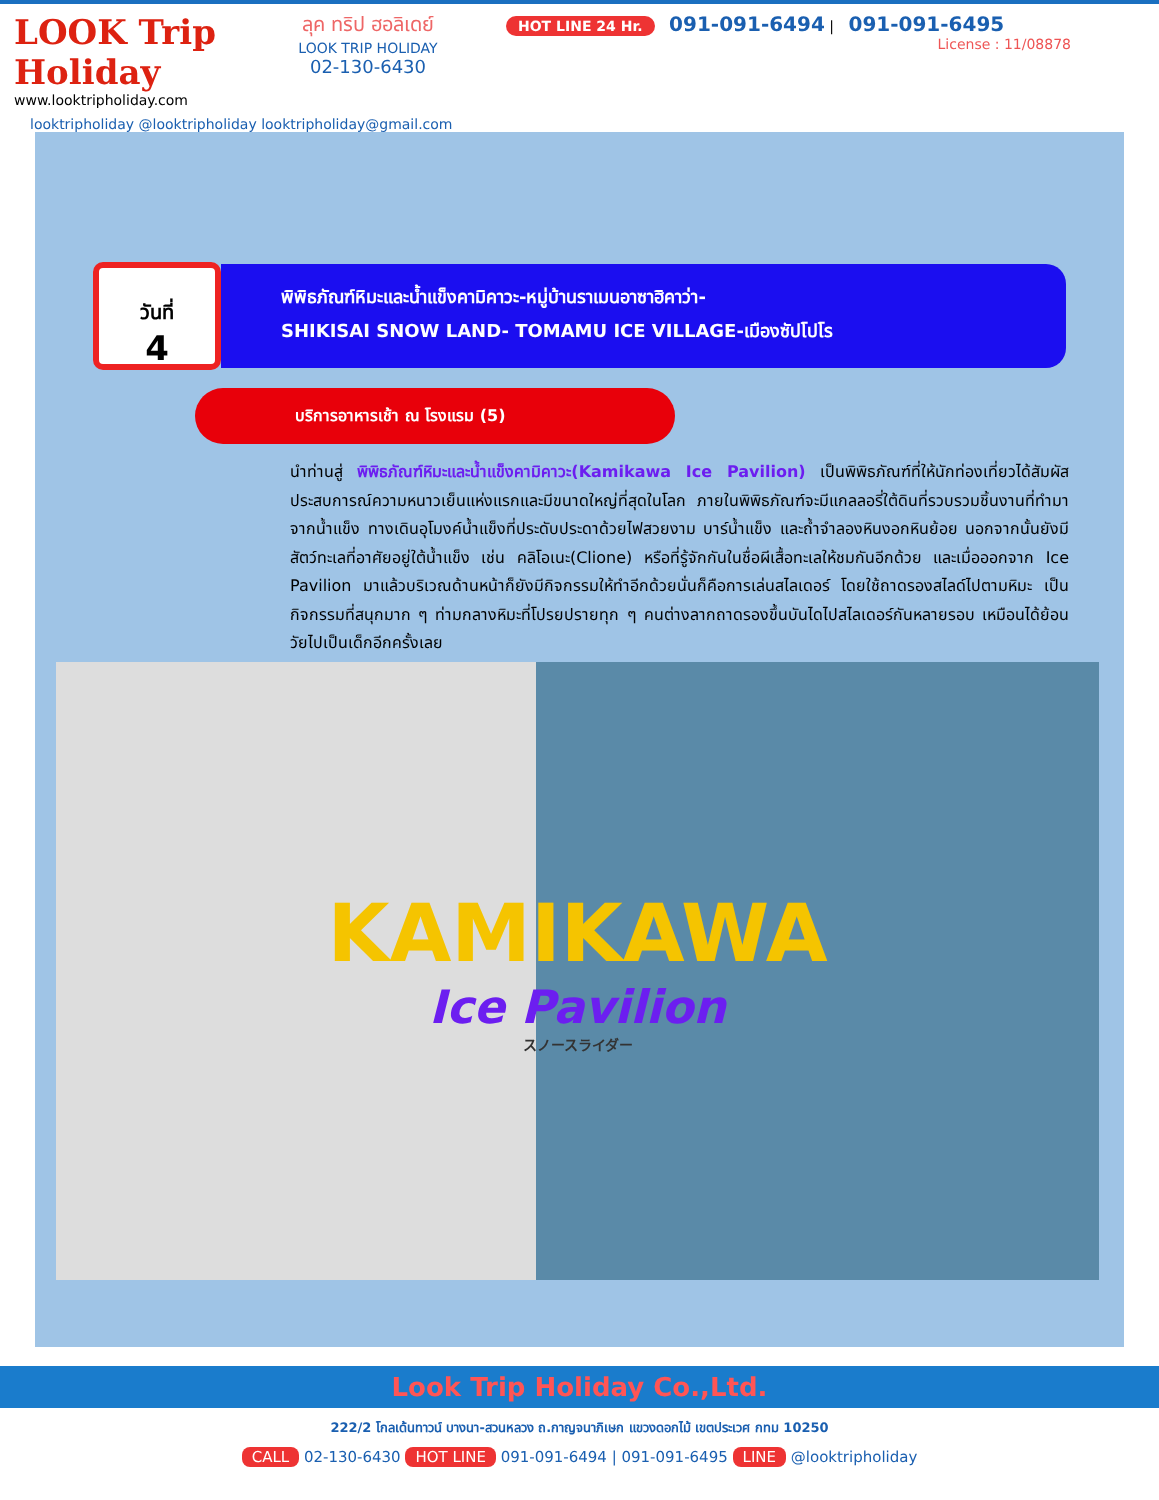LOOK Trip Holiday
www.looktripholiday.com
ลุค ทริป ฮอลิเดย์
LOOK TRIP HOLIDAY
02-130-6430
HOT LINE 24 Hr. 091-091-6494 | 091-091-6495
License : 11/08878
looktripholiday @looktripholiday looktripholiday@gmail.com
วันที่
4
พิพิธภัณฑ์หิมะและน้ำแข็งคามิคาวะ-หมู่บ้านราเมนอาซาฮิคาว่า-
SHIKISAI SNOW LAND- TOMAMU ICE VILLAGE-เมืองซัปโปโร
บริการอาหารเช้า ณ โรงแรม (5)
นำท่านสู่ พิพิธภัณฑ์หิมะและน้ำแข็งคามิคาวะ(Kamikawa Ice Pavilion) เป็นพิพิธภัณฑ์ที่ให้นักท่องเที่ยวได้สัมผัสประสบการณ์ความหนาวเย็นแห่งแรกและมีขนาดใหญ่ที่สุดในโลก ภายในพิพิธภัณฑ์จะมีแกลลอรี่ใต้ดินที่รวบรวมชิ้นงานที่ทำมาจากน้ำแข็ง ทางเดินอุโมงค์น้ำแข็งที่ประดับประดาด้วยไฟสวยงาม บาร์น้ำแข็ง และถ้ำจำลองหินงอกหินย้อย นอกจากนั้นยังมีสัตว์ทะเลที่อาศัยอยู่ใต้น้ำแข็ง เช่น คลิโอเนะ(Clione) หรือที่รู้จักกันในชื่อผีเสื้อทะเลให้ชมกันอีกด้วย และเมื่อออกจาก Ice Pavilion มาแล้วบริเวณด้านหน้าก็ยังมีกิจกรรมให้ทำอีกด้วยนั่นก็คือการเล่นสไลเดอร์ โดยใช้ถาดรองสไลด์ไปตามหิมะ เป็นกิจกรรมที่สนุกมาก ๆ ท่ามกลางหิมะที่โปรยปรายทุก ๆ คนต่างลากถาดรองขึ้นบันไดไปสไลเดอร์กันหลายรอบ เหมือนได้ย้อนวัยไปเป็นเด็กอีกครั้งเลย
KAMIKAWA
Ice Pavilion
スノースライダー
Look Trip Holiday Co.,Ltd.
222/2 โกลเด้นทาวน์ บางนา-สวนหลวง ถ.กาญจนาภิเษก แขวงดอกไม้ เขตประเวศ กทม 10250
CALL 02-130-6430 HOT LINE 091-091-6494 | 091-091-6495 LINE @looktripholiday